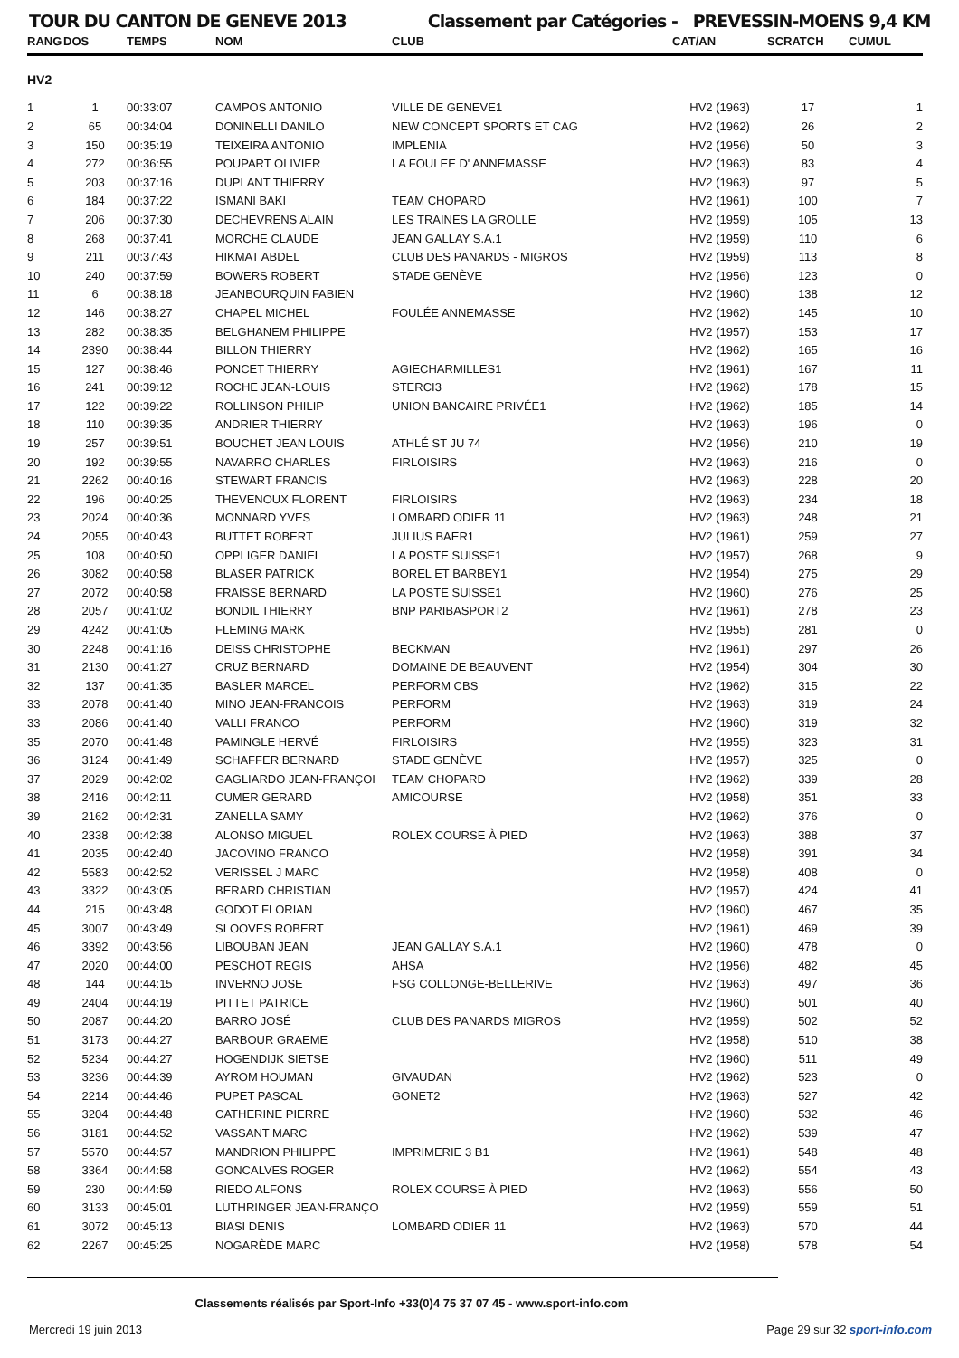TOUR DU CANTON DE GENEVE 2013 Classement par Catégories - PREVESSIN-MOENS 9,4 KM
| RANG | DOS | TEMPS | NOM | CLUB | CAT/AN | SCRATCH | CUMUL |
| --- | --- | --- | --- | --- | --- | --- | --- |
| HV2 | | | | | | | |
| 1 | 1 | 00:33:07 | CAMPOS ANTONIO | VILLE DE GENEVE1 | HV2 (1963) | 17 | 1 |
| 2 | 65 | 00:34:04 | DONINELLI DANILO | NEW CONCEPT SPORTS ET CAG | HV2 (1962) | 26 | 2 |
| 3 | 150 | 00:35:19 | TEIXEIRA ANTONIO | IMPLENIA | HV2 (1956) | 50 | 3 |
| 4 | 272 | 00:36:55 | POUPART OLIVIER | LA FOULEE D' ANNEMASSE | HV2 (1963) | 83 | 4 |
| 5 | 203 | 00:37:16 | DUPLANT THIERRY | | HV2 (1963) | 97 | 5 |
| 6 | 184 | 00:37:22 | ISMANI BAKI | TEAM CHOPARD | HV2 (1961) | 100 | 7 |
| 7 | 206 | 00:37:30 | DECHEVRENS ALAIN | LES TRAINES LA GROLLE | HV2 (1959) | 105 | 13 |
| 8 | 268 | 00:37:41 | MORCHE CLAUDE | JEAN GALLAY S.A.1 | HV2 (1959) | 110 | 6 |
| 9 | 211 | 00:37:43 | HIKMAT ABDEL | CLUB DES PANARDS - MIGROS | HV2 (1959) | 113 | 8 |
| 10 | 240 | 00:37:59 | BOWERS ROBERT | STADE GENÈVE | HV2 (1956) | 123 | 0 |
| 11 | 6 | 00:38:18 | JEANBOURQUIN FABIEN | | HV2 (1960) | 138 | 12 |
| 12 | 146 | 00:38:27 | CHAPEL MICHEL | FOULÉE ANNEMASSE | HV2 (1962) | 145 | 10 |
| 13 | 282 | 00:38:35 | BELGHANEM PHILIPPE | | HV2 (1957) | 153 | 17 |
| 14 | 2390 | 00:38:44 | BILLON THIERRY | | HV2 (1962) | 165 | 16 |
| 15 | 127 | 00:38:46 | PONCET THIERRY | AGIECHARMILLES1 | HV2 (1961) | 167 | 11 |
| 16 | 241 | 00:39:12 | ROCHE JEAN-LOUIS | STERCI3 | HV2 (1962) | 178 | 15 |
| 17 | 122 | 00:39:22 | ROLLINSON PHILIP | UNION BANCAIRE PRIVÉE1 | HV2 (1962) | 185 | 14 |
| 18 | 110 | 00:39:35 | ANDRIER THIERRY | | HV2 (1963) | 196 | 0 |
| 19 | 257 | 00:39:51 | BOUCHET JEAN LOUIS | ATHLÉ ST JU 74 | HV2 (1956) | 210 | 19 |
| 20 | 192 | 00:39:55 | NAVARRO CHARLES | FIRLOISIRS | HV2 (1963) | 216 | 0 |
| 21 | 2262 | 00:40:16 | STEWART FRANCIS | | HV2 (1963) | 228 | 20 |
| 22 | 196 | 00:40:25 | THEVENOUX FLORENT | FIRLOISIRS | HV2 (1963) | 234 | 18 |
| 23 | 2024 | 00:40:36 | MONNARD YVES | LOMBARD ODIER 11 | HV2 (1963) | 248 | 21 |
| 24 | 2055 | 00:40:43 | BUTTET ROBERT | JULIUS BAER1 | HV2 (1961) | 259 | 27 |
| 25 | 108 | 00:40:50 | OPPLIGER DANIEL | LA POSTE SUISSE1 | HV2 (1957) | 268 | 9 |
| 26 | 3082 | 00:40:58 | BLASER PATRICK | BOREL ET BARBEY1 | HV2 (1954) | 275 | 29 |
| 27 | 2072 | 00:40:58 | FRAISSE BERNARD | LA POSTE SUISSE1 | HV2 (1960) | 276 | 25 |
| 28 | 2057 | 00:41:02 | BONDIL THIERRY | BNP PARIBASPORT2 | HV2 (1961) | 278 | 23 |
| 29 | 4242 | 00:41:05 | FLEMING MARK | | HV2 (1955) | 281 | 0 |
| 30 | 2248 | 00:41:16 | DEISS CHRISTOPHE | BECKMAN | HV2 (1961) | 297 | 26 |
| 31 | 2130 | 00:41:27 | CRUZ BERNARD | DOMAINE DE BEAUVENT | HV2 (1954) | 304 | 30 |
| 32 | 137 | 00:41:35 | BASLER MARCEL | PERFORM CBS | HV2 (1962) | 315 | 22 |
| 33 | 2078 | 00:41:40 | MINO JEAN-FRANCOIS | PERFORM | HV2 (1963) | 319 | 24 |
| 33 | 2086 | 00:41:40 | VALLI FRANCO | PERFORM | HV2 (1960) | 319 | 32 |
| 35 | 2070 | 00:41:48 | PAMINGLE HERVÉ | FIRLOISIRS | HV2 (1955) | 323 | 31 |
| 36 | 3124 | 00:41:49 | SCHAFFER BERNARD | STADE GENÈVE | HV2 (1957) | 325 | 0 |
| 37 | 2029 | 00:42:02 | GAGLIARDO JEAN-FRANÇOI | TEAM CHOPARD | HV2 (1962) | 339 | 28 |
| 38 | 2416 | 00:42:11 | CUMER GERARD | AMICOURSE | HV2 (1958) | 351 | 33 |
| 39 | 2162 | 00:42:31 | ZANELLA SAMY | | HV2 (1962) | 376 | 0 |
| 40 | 2338 | 00:42:38 | ALONSO MIGUEL | ROLEX COURSE À PIED | HV2 (1963) | 388 | 37 |
| 41 | 2035 | 00:42:40 | JACOVINO FRANCO | | HV2 (1958) | 391 | 34 |
| 42 | 5583 | 00:42:52 | VERISSEL J MARC | | HV2 (1958) | 408 | 0 |
| 43 | 3322 | 00:43:05 | BERARD CHRISTIAN | | HV2 (1957) | 424 | 41 |
| 44 | 215 | 00:43:48 | GODOT FLORIAN | | HV2 (1960) | 467 | 35 |
| 45 | 3007 | 00:43:49 | SLOOVES ROBERT | | HV2 (1961) | 469 | 39 |
| 46 | 3392 | 00:43:56 | LIBOUBAN JEAN | JEAN GALLAY S.A.1 | HV2 (1960) | 478 | 0 |
| 47 | 2020 | 00:44:00 | PESCHOT REGIS | AHSA | HV2 (1956) | 482 | 45 |
| 48 | 144 | 00:44:15 | INVERNO JOSE | FSG COLLONGE-BELLERIVE | HV2 (1963) | 497 | 36 |
| 49 | 2404 | 00:44:19 | PITTET PATRICE | | HV2 (1960) | 501 | 40 |
| 50 | 2087 | 00:44:20 | BARRO JOSÉ | CLUB DES PANARDS MIGROS | HV2 (1959) | 502 | 52 |
| 51 | 3173 | 00:44:27 | BARBOUR GRAEME | | HV2 (1958) | 510 | 38 |
| 52 | 5234 | 00:44:27 | HOGENDIJK SIETSE | | HV2 (1960) | 511 | 49 |
| 53 | 3236 | 00:44:39 | AYROM HOUMAN | GIVAUDAN | HV2 (1962) | 523 | 0 |
| 54 | 2214 | 00:44:46 | PUPET PASCAL | GONET2 | HV2 (1963) | 527 | 42 |
| 55 | 3204 | 00:44:48 | CATHERINE PIERRE | | HV2 (1960) | 532 | 46 |
| 56 | 3181 | 00:44:52 | VASSANT MARC | | HV2 (1962) | 539 | 47 |
| 57 | 5570 | 00:44:57 | MANDRION PHILIPPE | IMPRIMERIE 3 B1 | HV2 (1961) | 548 | 48 |
| 58 | 3364 | 00:44:58 | GONCALVES ROGER | | HV2 (1962) | 554 | 43 |
| 59 | 230 | 00:44:59 | RIEDO ALFONS | ROLEX COURSE À PIED | HV2 (1963) | 556 | 50 |
| 60 | 3133 | 00:45:01 | LUTHRINGER JEAN-FRANÇO | | HV2 (1959) | 559 | 51 |
| 61 | 3072 | 00:45:13 | BIASI DENIS | LOMBARD ODIER 11 | HV2 (1963) | 570 | 44 |
| 62 | 2267 | 00:45:25 | NOGARÈDE MARC | | HV2 (1958) | 578 | 54 |
Classements réalisés par Sport-Info +33(0)4 75 37 07 45 - www.sport-info.com
Mercredi 19 juin 2013 Page 29 sur 32 sport-info.com